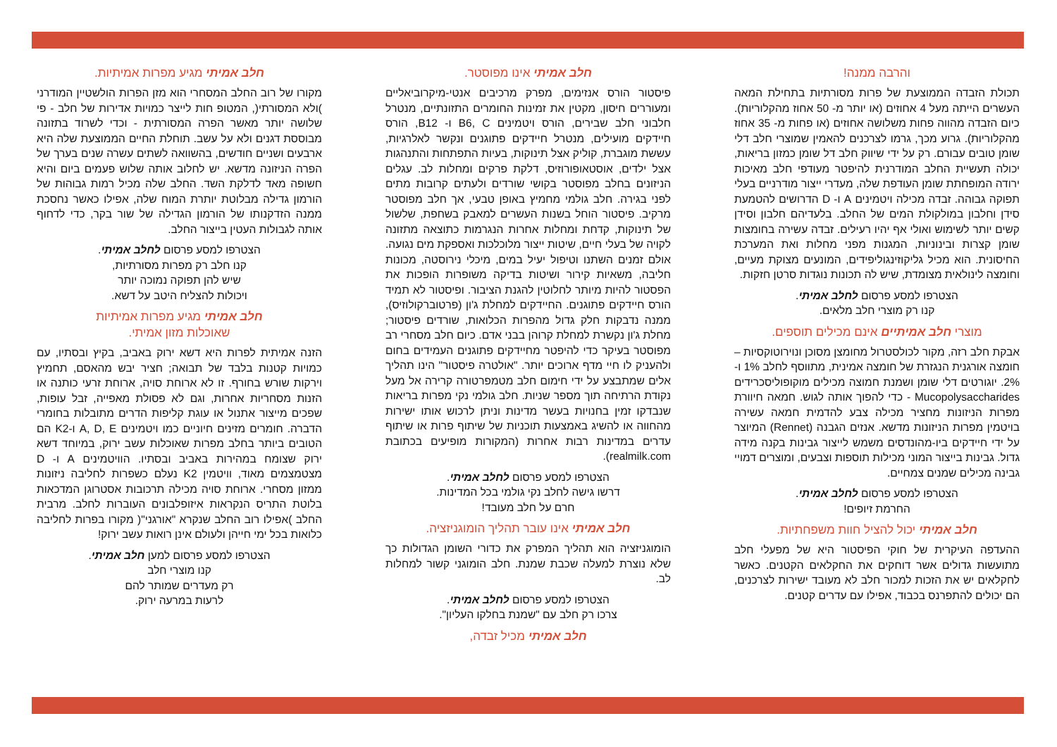חלב אמיתי מגיע מפרות אמיתיות.
מקורו של רוב החלב המסחרי הוא מזן הפרות הולשטיין המודרני )ולא המסורתי(, המטופ חות לייצר כמויות אדירות של חלב - פי שלושה יותר מאשר הפרה המסורתית - וכדי לשרוד בתזונה מבוססת דגנים ולא על עשב. תוחלת החיים הממוצעת שלה היא ארבעים ושניים חודשים, בהשוואה לשתים עשרה שנים בערך של הפרה הניזונה מדשא. יש לחלוב אותה שלוש פעמים ביום והיא חשופה מאד לדלקת השד. החלב שלה מכיל רמות גבוהות של הורמון גדילה מבלוטת יותרת המוח שלה, אפילו כאשר נחסכת ממנה הזדקנותו של הורמון הגדילה של שור בקר, כדי לדחוף אותה לגבולות העטין בייצור החלב.
הצטרפו למסע פרסום לחלב אמיתי.
קנו חלב רק מפרות מסורתיות,
שיש להן תפוקה נמוכה יותר
ויכולות להצליח היטב על דשא.
חלב אמיתי מגיע מפרות אמיתיות
שאוכלות מזון אמיתי.
הזנה אמיתית לפרות היא דשא ירוק באביב, בקיץ ובסתיו, עם כמויות קטנות בלבד של תבואה; חציר יבש מהאסם, תחמיץ וירקות שורש בחורף. זו לא ארוחת סויה, ארוחת זרעי כותנה או הזנות מסחריות אחרות, וגם לא פסולת מאפייה, זבל עופות, שפכים מייצור אתנול או עוגת קליפות הדרים מתובלות בחומרי הדברה. חומרים מזינים חיוניים כמו ויטמינים A, D, E ו-K2 הם הטובים ביותר בחלב מפרות שאוכלות עשב ירוק, במיוחד דשא ירוק שצומח במהירות באביב ובסתיו. הוויטמינים A ו- D מצטמצמים מאוד, וויטמין K2 נעלם כשפרות לחליבה ניזונות ממזון מסחרי. ארוחת סויה מכילה תרכובות אסטרוגן המדכאות בלוטת התריס הנקראות איזופלבונים העוברות לחלב. מרבית החלב )אפילו רוב החלב שנקרא "אורגני"( מקורו בפרות לחליבה כלואות בכל ימי חייהן ולעולם אינן רואות עשב ירוק!
הצטרפו למסע פרסום למען חלב אמיתי.
קנו מוצרי חלב
רק מעדרים שמותר להם
לרעות במרעה ירוק.
חלב אמיתי אינו מפוסטר.
פיסטור הורס אנזימים, מפרק מרכיבים אנטי-מיקרוביאליים ומעוררים חיסון, מקטין את זמינות החומרים התזונתיים, מנטרל חלבוני חלב שבירים, הורס ויטמינים B6, C ו- B12, הורס חיידקים מועילים, מנטרל חיידקים פתוגנים ונקשר לאלרגיות, עששת מוגברת, קוליק אצל תינוקות, בעיות התפתחות והתנהגות אצל ילדים, אוסטאופורוזיס, דלקת פרקים ומחלות לב. עגלים הניזונים בחלב מפוסטר בקושי שורדים ולעתים קרובות מתים לפני בגירה. חלב גולמי מחמיץ באופן טבעי, אך חלב מפוסטר מרקיב. פיסטור הוחל בשנות העשרים למאבק בשחפת, שלשול של תינוקות, קדחת ומחלות אחרות הנגרמות כתוצאה מתזונה לקויה של בעלי חיים, שיטות ייצור מלוכלכות ואספקת מים נגועה. אולם זמנים השתנו וטיפול יעיל במים, מיכלי נירוסטה, מכונות חליבה, משאיות קירור ושיטות בדיקה משופרות הופכות את הפסטור להיות מיותר לחלוטין להגנת הציבור. ופיסטור לא תמיד הורס חיידקים פתוגנים. החיידקים למחלת ג'ון (פרטוברקולוזיס), ממנה נדבקות חלק גדול מהפרות הכלואות, שורדים פיסטור; מחלת ג'ון נקשרת למחלת קרוהן בבני אדם. כיום חלב מסחרי רב מפוסטר בעיקר כדי להיפטר מחיידקים פתוגנים העמידים בחום ולהעניק לו חיי מדף ארוכים יותר. "אולטרה פיסטור" הינו תהליך אלים שמתבצע על ידי חימום חלב מטמפרטורה קרירה אל מעל נקודת הרתיחה תוך מספר שניות. חלב גולמי נקי מפרות בריאות שנבדקו זמין בחנויות בעשר מדינות וניתן לרכוש אותו ישירות מהחווה או להשיג באמצעות תוכניות של שיתוף פרות או שיתוף עדרים במדינות רבות אחרות (המקורות מופיעים בכתובת realmilk.com).
הצטרפו למסע פרסום לחלב אמיתי.
דרשו גישה לחלב נקי גולמי בכל המדינות.
חרם על חלב מעובד!
חלב אמיתי אינו עובר תהליך הומוגניזציה.
הומוגניזציה הוא תהליך המפרק את כדורי השומן הגדולות כך שלא נוצרת למעלה שכבת שמנת. חלב הומוגני קשור למחלות לב.
הצטרפו למסע פרסום לחלב אמיתי.
צרכו רק חלב עם "שמנת בחלקו העליון".
חלב אמיתי מכיל זבדה,
והרבה ממנה!
תכולת הזבדה הממוצעת של פרות מסורתיות בתחילת המאה העשרים הייתה מעל 4 אחוזים (או יותר מ- 50 אחוז מהקלוריות). כיום הזבדה מהווה פחות משלושה אחוזים (או פחות מ- 35 אחוז מהקלוריות). גרוע מכך, גרמו לצרכנים להאמין שמוצרי חלב דלי שומן טובים עבורם. רק על ידי שיווק חלב דל שומן כמזון בריאות, יכולה תעשיית החלב המודרנית להיפטר מעודפי חלב מאיכות ירודה המופחתת שומן העודפת שלה, מעדרי ייצור מודרניים בעלי תפוקה גבוהה. זבדה מכילה ויטמינים A ו- D הדרושים להטמעת סידן וחלבון במולקולת המים של החלב. בלעדיהם חלבון וסידן קשים יותר לשימוש ואולי אף יהיו רעילים. זבדה עשירה בחומצות שומן קצרות ובינוניות, המגנות מפני מחלות ואת המערכת החיסונית. הוא מכיל גליקוזינגוליפידים, המונעים מצוקת מעיים, וחומצה לינולאית מצומדת, שיש לה תכונות נוגדות סרטן חזקות.
הצטרפו למסע פרסום לחלב אמיתי.
קנו רק מוצרי חלב מלאים.
מוצרי חלב אמיתיים אינם מכילים תוספים.
אבקת חלב רזה, מקור לכולסטרול מחומצן מסוכן ונוירוטוקסיות – חומצה אורגנית הנגזרת של חומצה אמינית, מתווסף לחלב 1% ו- 2%. יוגורטים דלי שומן ושמנת חמוצה מכילים מוקופוליסכרידים Mucopolysaccharides - כדי להפוך אותה לגוש. חמאה חיוורת מפרות הניזונות מחציר מכילה צבע להדמית חמאה עשירה בויטמין מפרות הניזונות מדשא. אנזים הגבנה (Rennet) המיוצר על ידי חיידקים ביו-מהונדסים משמש לייצור גבינות בקנה מידה גדול. גבינות בייצור המוני מכילות תוספות וצבעים, ומוצרים דמויי גבינה מכילים שמנים צמחיים.
הצטרפו למסע פרסום לחלב אמיתי.
החרמת זיופים!
חלב אמיתי יכול להציל חוות משפחתיות.
ההעדפה העיקרית של חוקי הפיסטור היא של מפעלי חלב מתועשות גדולים אשר דוחקים את החקלאים הקטנים. כאשר לחקלאים יש את הזכות למכור חלב לא מעובד ישירות לצרכנים, הם יכולים להתפרנס בכבוד, אפילו עם עדרים קטנים.